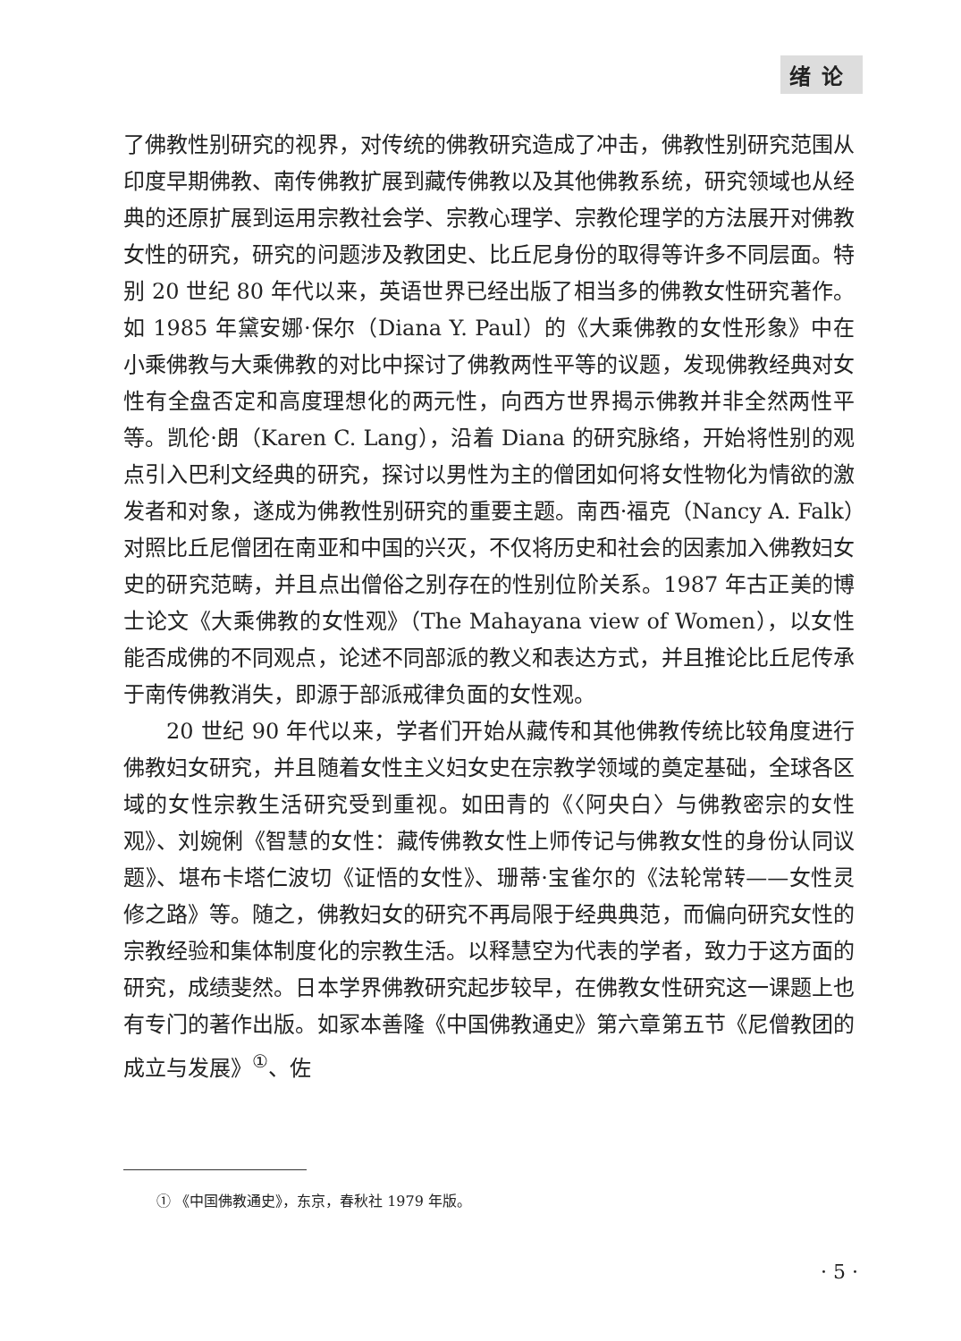绪论
了佛教性别研究的视界，对传统的佛教研究造成了冲击，佛教性别研究范围从印度早期佛教、南传佛教扩展到藏传佛教以及其他佛教系统，研究领域也从经典的还原扩展到运用宗教社会学、宗教心理学、宗教伦理学的方法展开对佛教女性的研究，研究的问题涉及教团史、比丘尼身份的取得等许多不同层面。特别 20 世纪 80 年代以来，英语世界已经出版了相当多的佛教女性研究著作。如 1985 年黛安娜·保尔（Diana Y. Paul）的《大乘佛教的女性形象》中在小乘佛教与大乘佛教的对比中探讨了佛教两性平等的议题，发现佛教经典对女性有全盘否定和高度理想化的两元性，向西方世界揭示佛教并非全然两性平等。凯伦·朗（Karen C. Lang），沿着 Diana 的研究脉络，开始将性别的观点引入巴利文经典的研究，探讨以男性为主的僧团如何将女性物化为情欲的激发者和对象，遂成为佛教性别研究的重要主题。南西·福克（Nancy A. Falk）对照比丘尼僧团在南亚和中国的兴灭，不仅将历史和社会的因素加入佛教妇女史的研究范畴，并且点出僧俗之别存在的性别位阶关系。1987 年古正美的博士论文《大乘佛教的女性观》（The Mahayana view of Women），以女性能否成佛的不同观点，论述不同部派的教义和表达方式，并且推论比丘尼传承于南传佛教消失，即源于部派戒律负面的女性观。
20 世纪 90 年代以来，学者们开始从藏传和其他佛教传统比较角度进行佛教妇女研究，并且随着女性主义妇女史在宗教学领域的奠定基础，全球各区域的女性宗教生活研究受到重视。如田青的《〈阿央白〉与佛教密宗的女性观》、刘婉俐《智慧的女性：藏传佛教女性上师传记与佛教女性的身份认同议题》、堪布卡塔仁波切《证悟的女性》、珊蒂·宝雀尔的《法轮常转——女性灵修之路》等。随之，佛教妇女的研究不再局限于经典典范，而偏向研究女性的宗教经验和集体制度化的宗教生活。以释慧空为代表的学者，致力于这方面的研究，成绩斐然。日本学界佛教研究起步较早，在佛教女性研究这一课题上也有专门的著作出版。如冢本善隆《中国佛教通史》第六章第五节《尼僧教团的成立与发展》<sup>①</sup>、佐
① 《中国佛教通史》，东京，春秋社 1979 年版。
· 5 ·